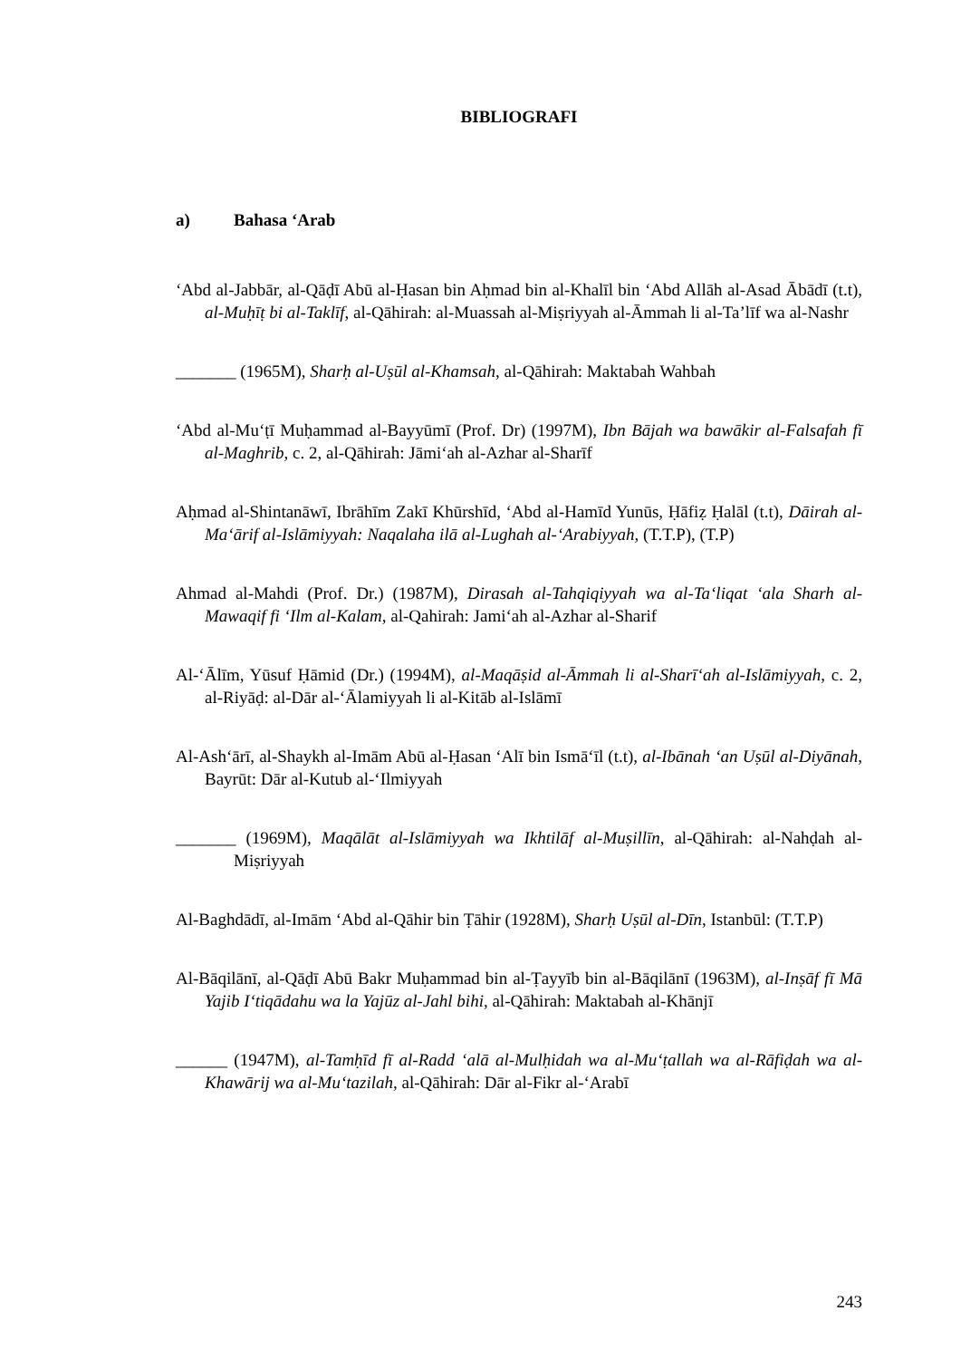BIBLIOGRAFI
a) Bahasa ‘Arab
‘Abd al-Jabbār, al-Qāḍī Abū al-Ḥasan bin Aḥmad bin al-Khalīl bin ‘Abd Allāh al-Asad Ābādī (t.t), al-Muḥīṭ bi al-Taklīf, al-Qāhirah: al-Muassah al-Miṣriyyah al-Āmmah li al-Ta’līf wa al-Nashr
_______ (1965M), Sharḥ al-Uṣūl al-Khamsah, al-Qāhirah: Maktabah Wahbah
‘Abd al-Mu‘ṭī Muḥammad al-Bayyūmī (Prof. Dr) (1997M), Ibn Bājah wa bawākir al-Falsafah fī al-Maghrib, c. 2, al-Qāhirah: Jāmi‘ah al-Azhar al-Sharīf
Aḥmad al-Shintanāwī, Ibrāhīm Zakī Khūrshīd, ‘Abd al-Hamīd Yunūs, Ḥāfiẓ Ḥalāl (t.t), Dāirah al-Ma‘ārif al-Islāmiyyah: Naqalaha ilā al-Lughah al-‘Arabiyyah, (T.T.P), (T.P)
Ahmad al-Mahdi (Prof. Dr.) (1987M), Dirasah al-Tahqiqiyyah wa al-Ta‘liqat ‘ala Sharh al-Mawaqif fi ‘Ilm al-Kalam, al-Qahirah: Jami‘ah al-Azhar al-Sharif
Al-‘Ālīm, Yūsuf Ḥāmid (Dr.) (1994M), al-Maqāṣid al-Āmmah li al-Sharī‘ah al-Islāmiyyah, c. 2, al-Riyāḍ: al-Dār al-‘Ālamiyyah li al-Kitāb al-Islāmī
Al-Ash‘ārī, al-Shaykh al-Imām Abū al-Ḥasan ‘Alī bin Ismā‘īl (t.t), al-Ibānah ‘an Uṣūl al-Diyānah, Bayrūt: Dār al-Kutub al-‘Ilmiyyah
_______ (1969M), Maqālāt al-Islāmiyyah wa Ikhtilāf al-Muṣillīn, al-Qāhirah: al-Nahḍah al-Miṣriyyah
Al-Baghdādī, al-Imām ‘Abd al-Qāhir bin Ṭāhir (1928M), Sharḥ Uṣūl al-Dīn, Istanbūl: (T.T.P)
Al-Bāqilānī, al-Qāḍī Abū Bakr Muḥammad bin al-Ṭayyīb bin al-Bāqilānī (1963M), al-Inṣāf fī Mā Yajib I‘tiqādahu wa la Yajūz al-Jahl bihi, al-Qāhirah: Maktabah al-Khānjī
______ (1947M), al-Tamḥīd fī al-Radd ‘alā al-Mulḥidah wa al-Mu‘ṭallah wa al-Rāfiḍah wa al-Khawārij wa al-Mu‘tazilah, al-Qāhirah: Dār al-Fikr al-‘Arabī
243